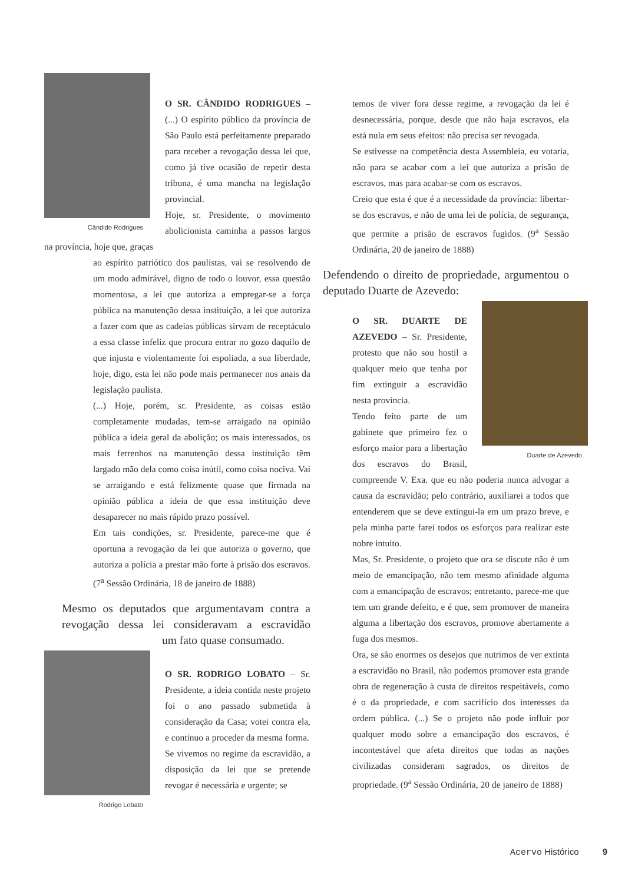Cândido Rodrigues
O SR. CÂNDIDO RODRIGUES – (...) O espírito público da província de São Paulo está perfeitamente preparado para receber a revogação dessa lei que, como já tive ocasião de repetir desta tribuna, é uma mancha na legislação provincial.
Hoje, sr. Presidente, o movimento abolicionista caminha a passos largos na província, hoje que, graças
ao espírito patriótico dos paulistas, vai se resolvendo de um modo admirável, digno de todo o louvor, essa questão momentosa, a lei que autoriza a empregar-se a força pública na manutenção dessa instituição, a lei que autoriza a fazer com que as cadeias públicas sirvam de receptáculo a essa classe infeliz que procura entrar no gozo daquilo de que injusta e violentamente foi espoliada, a sua liberdade, hoje, digo, esta lei não pode mais permanecer nos anais da legislação paulista.
(...) Hoje, porém, sr. Presidente, as coisas estão completamente mudadas, tem-se arraigado na opinião pública a ideia geral da abolição; os mais interessados, os mais ferrenhos na manutenção dessa instituição têm largado mão dela como coisa inútil, como coisa nociva. Vai se arraigando e está felizmente quase que firmada na opinião pública a ideia de que essa instituição deve desaparecer no mais rápido prazo possível.
Em tais condições, sr. Presidente, parece-me que é oportuna a revogação da lei que autoriza o governo, que autoriza a polícia a prestar mão forte à prisão dos escravos. (7<sup>a</sup> Sessão Ordinária, 18 de janeiro de 1888)
Mesmo os deputados que argumentavam contra a revogação dessa lei consideravam a escravidão um fato quase consumado.
Rodrigo Lobato
O SR. RODRIGO LOBATO – Sr. Presidente, a ideia contida neste projeto foi o ano passado submetida à consideração da Casa; votei contra ela, e continuo a proceder da mesma forma.
Se vivemos no regime da escravidão, a disposição da lei que se pretende revogar é necessária e urgente; se
temos de viver fora desse regime, a revogação da lei é desnecessária, porque, desde que não haja escravos, ela está nula em seus efeitos: não precisa ser revogada.
Se estivesse na competência desta Assembleia, eu votaria, não para se acabar com a lei que autoriza a prisão de escravos, mas para acabar-se com os escravos.
Creio que esta é que é a necessidade da província: libertar-se dos escravos, e não de uma lei de polícia, de segurança, que permite a prisão de escravos fugidos. (9<sup>a</sup> Sessão Ordinária, 20 de janeiro de 1888)
Defendendo o direito de propriedade, argumentou o deputado Duarte de Azevedo:
Duarte de Azevedo
O SR. DUARTE DE AZEVEDO – Sr. Presidente, protesto que não sou hostil a qualquer meio que tenha por fim extinguir a escravidão nesta província.
Tendo feito parte de um gabinete que primeiro fez o esforço maior para a libertação dos escravos do Brasil, compreende V. Exa. que eu não poderia nunca advogar a causa da escravidão; pelo contrário, auxiliarei a todos que entenderem que se deve extingui-la em um prazo breve, e pela minha parte farei todos os esforços para realizar este nobre intuito.
Mas, Sr. Presidente, o projeto que ora se discute não é um meio de emancipação, não tem mesmo afinidade alguma com a emancipação de escravos; entretanto, parece-me que tem um grande defeito, e é que, sem promover de maneira alguma a libertação dos escravos, promove abertamente a fuga dos mesmos.
Ora, se são enormes os desejos que nutrimos de ver extinta a escravidão no Brasil, não podemos promover esta grande obra de regeneração à custa de direitos respeitáveis, como é o da propriedade, e com sacrifício dos interesses da ordem pública. (...) Se o projeto não pode influir por qualquer modo sobre a emancipação dos escravos, é incontestável que afeta direitos que todas as nações civilizadas consideram sagrados, os direitos de propriedade. (9<sup>a</sup> Sessão Ordinária, 20 de janeiro de 1888)
Acervo Histórico 9